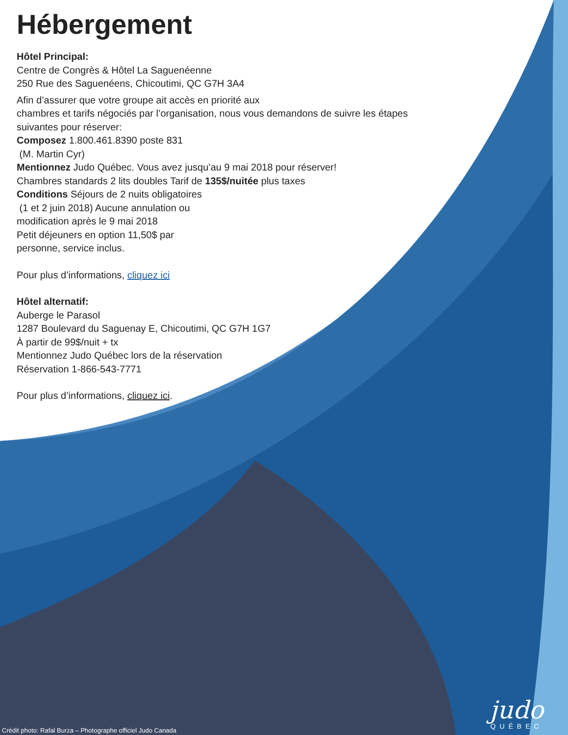Hébergement
Hôtel Principal:
Centre de Congrès & Hôtel La Saguenéenne
250 Rue des Saguenéens, Chicoutimi, QC G7H 3A4
Afin d’assurer que votre groupe ait accès en priorité aux
chambres et tarifs négociés par l’organisation, nous vous demandons de suivre les étapes
suivantes pour réserver:
Composez 1.800.461.8390 poste 831
(M. Martin Cyr)
Mentionnez Judo Québec. Vous avez jusqu’au 9 mai 2018 pour réserver!
Chambres standards 2 lits doubles Tarif de 135$/nuitée plus taxes
Conditions Séjours de 2 nuits obligatoires
(1 et 2 juin 2018) Aucune annulation ou
modification après le 9 mai 2018
Petit déjeuners en option 11,50$ par
personne, service inclus.
Pour plus d’informations, cliquez ici
Hôtel alternatif:
Auberge le Parasol
1287 Boulevard du Saguenay E, Chicoutimi, QC G7H 1G7
À partir de 99$/nuit + tx
Mentionnez Judo Québec lors de la réservation
Réservation 1-866-543-7771
Pour plus d’informations, cliquez ici.
Crédit photo: Rafal Burza – Photographe officiel Judo Canada
judo
QUÉBEC